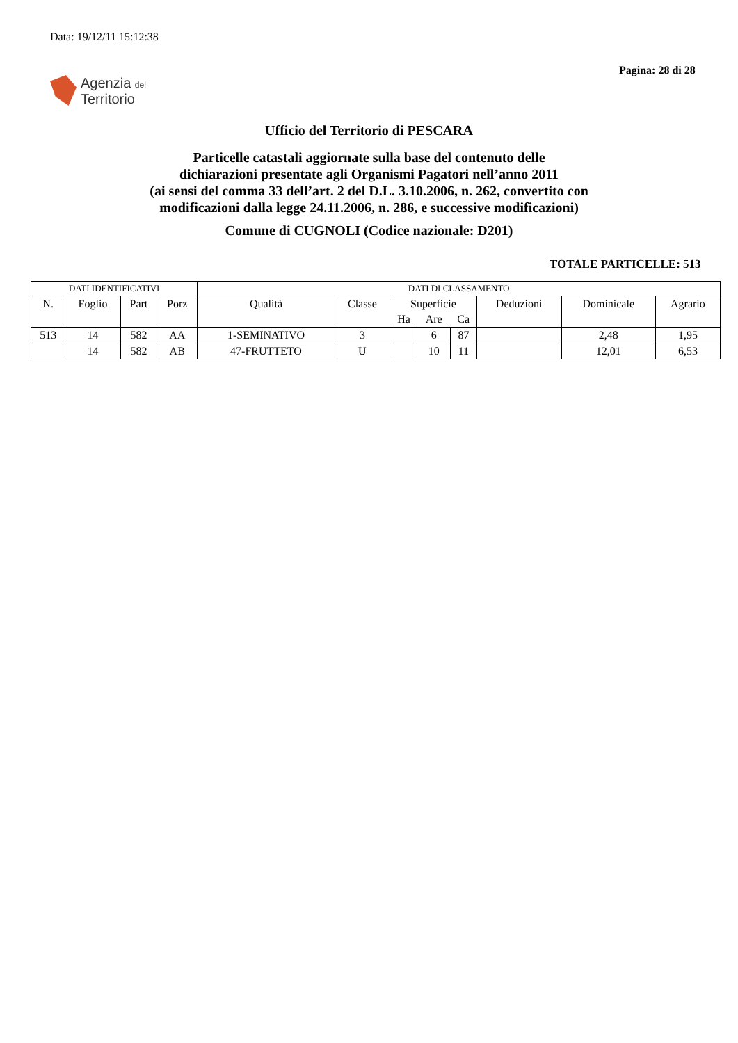Data: 19/12/11 15:12:38
Pagina: 28 di 28
Agenzia del
Territorio
Ufficio del Territorio di PESCARA
Particelle catastali aggiornate sulla base del contenuto delle
dichiarazioni presentate agli Organismi Pagatori nell’anno 2011
(ai sensi del comma 33 dell’art. 2 del D.L. 3.10.2006, n. 262, convertito con
modificazioni dalla legge 24.11.2006, n. 286, e successive modificazioni)
Comune di CUGNOLI (Codice nazionale: D201)
TOTALE PARTICELLE: 513
| DATI IDENTIFICATIVI | | | | DATI DI CLASSAMENTO | | | | | | | |
| --- | --- | --- | --- | --- | --- | --- | --- | --- | --- | --- | --- |
| N. | Foglio | Part | Porz | Qualità | Classe | Superficie | | | Deduzioni | Dominicale | Agrario |
| | | | | | | Ha | Are | Ca | | | |
| 513 | 14 | 582 | AA | 1-SEMINATIVO | 3 | | 6 | 87 | | 2,48 | 1,95 |
| | 14 | 582 | AB | 47-FRUTTETO | U | | 10 | 11 | | 12,01 | 6,53 |